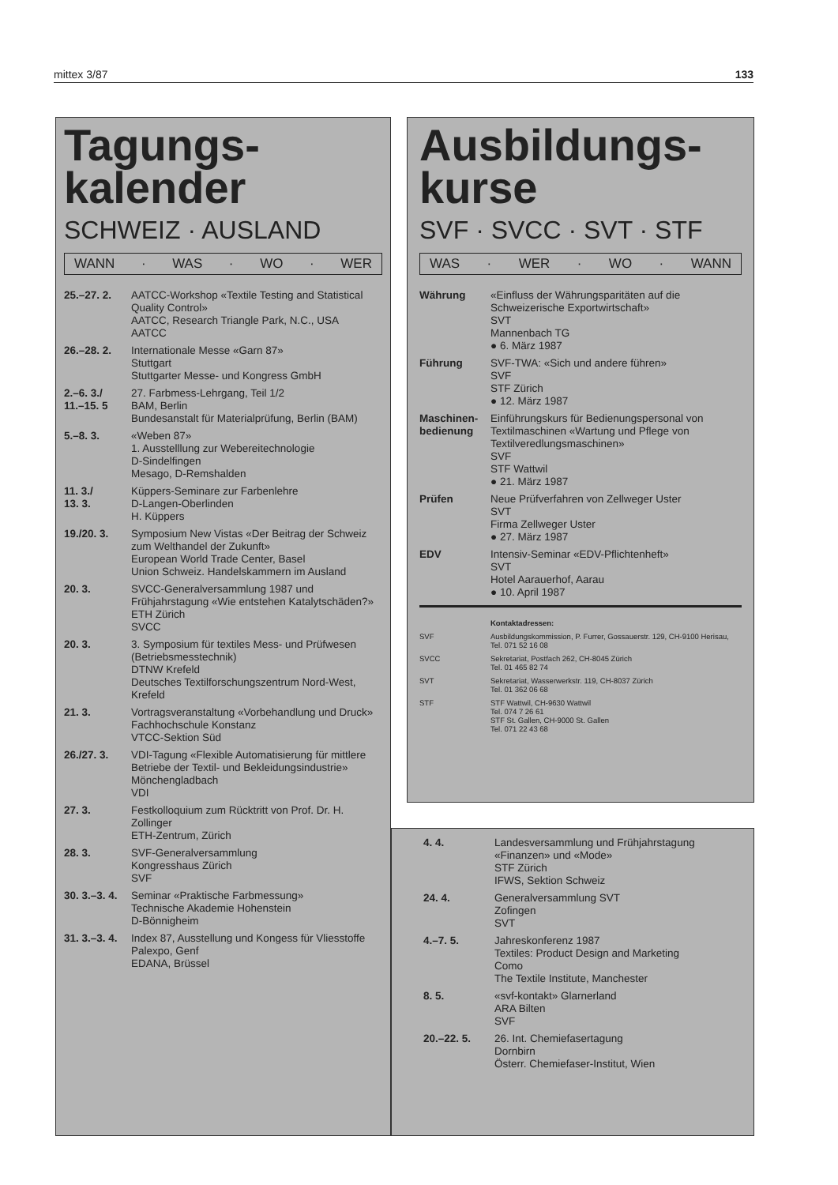mittex 3/87 133
Tagungs-
kalender
SCHWEIZ · AUSLAND
WANN · WAS · WO · WER
25.–27. 2. AATCC-Workshop «Textile Testing and Statistical Quality Control»
AATCC, Research Triangle Park, N.C., USA
AATCC
26.–28. 2. Internationale Messe «Garn 87»
Stuttgart
Stuttgarter Messe- und Kongress GmbH
2.–6. 3./
11.–15. 5
27. Farbmess-Lehrgang, Teil 1/2
BAM, Berlin
Bundesanstalt für Materialprüfung, Berlin (BAM)
5.–8. 3. «Weben 87»
1. Ausstelllung zur Webereitechnologie
D-Sindelfingen
Mesago, D-Remshalden
11. 3./
13. 3.
Küppers-Seminare zur Farbenlehre
D-Langen-Oberlinden
H. Küppers
19./20. 3. Symposium New Vistas «Der Beitrag der Schweiz zum Welthandel der Zukunft»
European World Trade Center, Basel
Union Schweiz. Handelskammern im Ausland
20. 3. SVCC-Generalversammlung 1987 und Frühjahrstagung «Wie entstehen Katalytschäden?»
ETH Zürich
SVCC
20. 3. 3. Symposium für textiles Mess- und Prüfwesen (Betriebsmesstechnik)
DTNW Krefeld
Deutsches Textilforschungszentrum Nord-West, Krefeld
21. 3. Vortragsveranstaltung «Vorbehandlung und Druck»
Fachhochschule Konstanz
VTCC-Sektion Süd
26./27. 3. VDI-Tagung «Flexible Automatisierung für mittlere Betriebe der Textil- und Bekleidungs­industrie»
Mönchengladbach
VDI
27. 3. Festkolloquium zum Rücktritt von Prof. Dr. H. Zollinger
ETH-Zentrum, Zürich
28. 3. SVF-Generalversammlung
Kongresshaus Zürich
SVF
30. 3.–3. 4.
Seminar «Praktische Farbmessung»
Technische Akademie Hohenstein
D-Bönnigheim
31. 3.–3. 4.
Index 87, Ausstellung und Kongess für Vliesstoffe
Palexpo, Genf
EDANA, Brüssel
Ausbildungs-
kurse
SVF · SVCC · SVT · STF
WAS · WER · WO · WANN
Währung «Einfluss der Währungsparitäten auf die Schweizerische Exportwirtschaft»
SVT
Mannenbach TG
● 6. März 1987
Führung SVF-TWA: «Sich und andere führen»
SVF
STF Zürich
● 12. März 1987
Maschinen-
bedienung
Einführungskurs für Bedienungspersonal von Textilmaschinen «Wartung und Pflege von Textilveredlungsmaschinen»
SVF
STF Wattwil
● 21. März 1987
Prüfen Neue Prüfverfahren von Zellweger Uster
SVT
Firma Zellweger Uster
● 27. März 1987
EDV Intensiv-Seminar «EDV-Pflichtenheft»
SVT
Hotel Aarauerhof, Aarau
● 10. April 1987
Kontaktadressen:
SVF Ausbildungskommission, P. Furrer, Gossauerstr. 129, CH-9100 Herisau, Tel. 071 52 16 08
SVCC Sekretariat, Postfach 262, CH-8045 Zürich
Tel. 01 465 82 74
SVT Sekretariat, Wasserwerkstr. 119, CH-8037 Zürich
Tel. 01 362 06 68
STF STF Wattwil, CH-9630 Wattwil
Tel. 074 7 26 61
STF St. Gallen, CH-9000 St. Gallen
Tel. 071 22 43 68
4. 4. Landesversammlung und Frühjahrstagung «Finanzen» und «Mode»
STF Zürich
IFWS, Sektion Schweiz
24. 4. Generalversammlung SVT
Zofingen
SVT
4.–7. 5. Jahreskonferenz 1987
Textiles: Product Design and Marketing
Como
The Textile Institute, Manchester
8. 5. «svf-kontakt» Glarnerland
ARA Bilten
SVF
20.–22. 5. 26. Int. Chemiefasertagung
Dornbirn
Österr. Chemiefaser-Institut, Wien